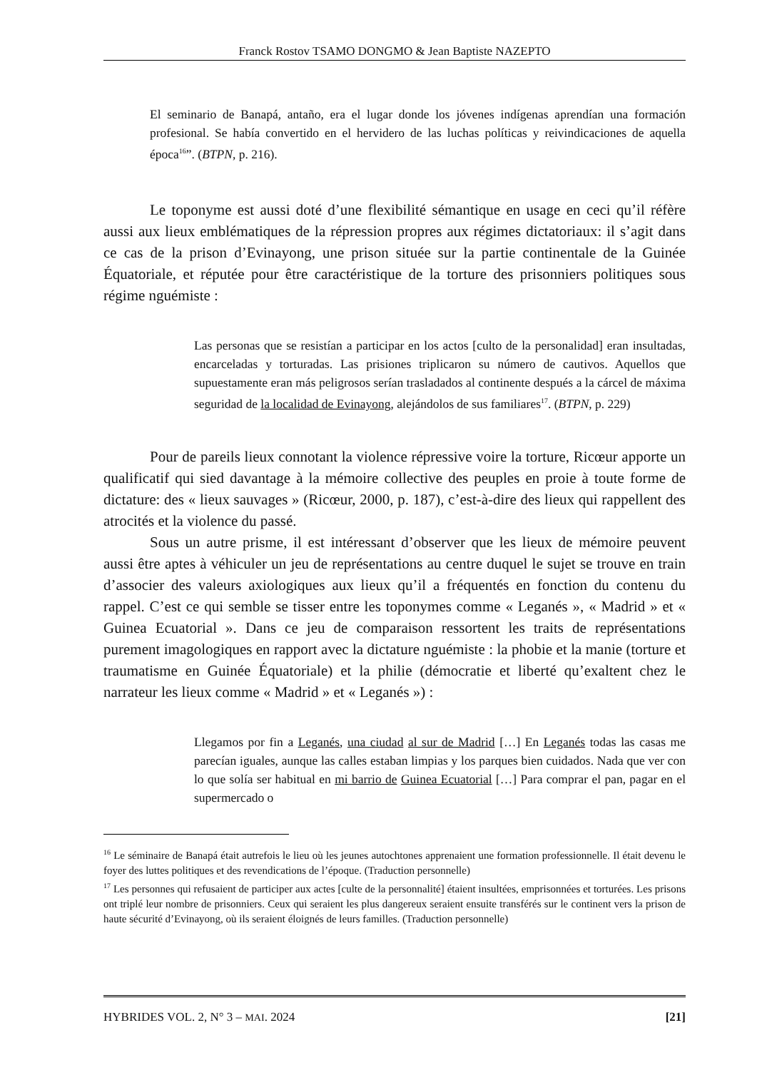Franck Rostov TSAMO DONGMO & Jean Baptiste NAZEPTO
El seminario de Banapá, antaño, era el lugar donde los jóvenes indígenas aprendían una formación profesional. Se había convertido en el hervidero de las luchas políticas y reivindicaciones de aquella época<sup>16</sup>”. (BTPN, p. 216).
Le toponyme est aussi doté d’une flexibilité sémantique en usage en ceci qu’il réfère aussi aux lieux emblématiques de la répression propres aux régimes dictatoriaux: il s’agit dans ce cas de la prison d’Evinayong, une prison située sur la partie continentale de la Guinée Équatoriale, et réputée pour être caractéristique de la torture des prisonniers politiques sous régime nguémiste :
Las personas que se resistían a participar en los actos [culto de la personalidad] eran insultadas, encarceladas y torturadas. Las prisiones triplicaron su número de cautivos. Aquellos que supuestamente eran más peligrosos serían trasladados al continente después a la cárcel de máxima seguridad de la localidad de Evinayong, alejándolos de sus familiares<sup>17</sup>. (BTPN, p. 229)
Pour de pareils lieux connotant la violence répressive voire la torture, Ricœur apporte un qualificatif qui sied davantage à la mémoire collective des peuples en proie à toute forme de dictature: des « lieux sauvages » (Ricœur, 2000, p. 187), c’est-à-dire des lieux qui rappellent des atrocités et la violence du passé.
Sous un autre prisme, il est intéressant d’observer que les lieux de mémoire peuvent aussi être aptes à véhiculer un jeu de représentations au centre duquel le sujet se trouve en train d’associer des valeurs axiologiques aux lieux qu’il a fréquentés en fonction du contenu du rappel. C’est ce qui semble se tisser entre les toponymes comme « Leganés », « Madrid » et « Guinea Ecuatorial ». Dans ce jeu de comparaison ressortent les traits de représentations purement imagologiques en rapport avec la dictature nguémiste : la phobie et la manie (torture et traumatisme en Guinée Équatoriale) et la philie (démocratie et liberté qu’exaltent chez le narrateur les lieux comme « Madrid » et « Leganés ») :
Llegamos por fin a Leganés, una ciudad al sur de Madrid […] En Leganés todas las casas me parecían iguales, aunque las calles estaban limpias y los parques bien cuidados. Nada que ver con lo que solía ser habitual en mi barrio de Guinea Ecuatorial […] Para comprar el pan, pagar en el supermercado o
<sup>16</sup> Le séminaire de Banapá était autrefois le lieu où les jeunes autochtones apprenaient une formation professionnelle. Il était devenu le foyer des luttes politiques et des revendications de l’époque. (Traduction personnelle)
<sup>17</sup> Les personnes qui refusaient de participer aux actes [culte de la personnalité] étaient insultées, emprisonnées et torturées. Les prisons ont triplé leur nombre de prisonniers. Ceux qui seraient les plus dangereux seraient ensuite transférés sur le continent vers la prison de haute sécurité d’Evinayong, où ils seraient éloignés de leurs familles. (Traduction personnelle)
HYBRIDES VOL. 2, N° 3 – MAI. 2024 [21]